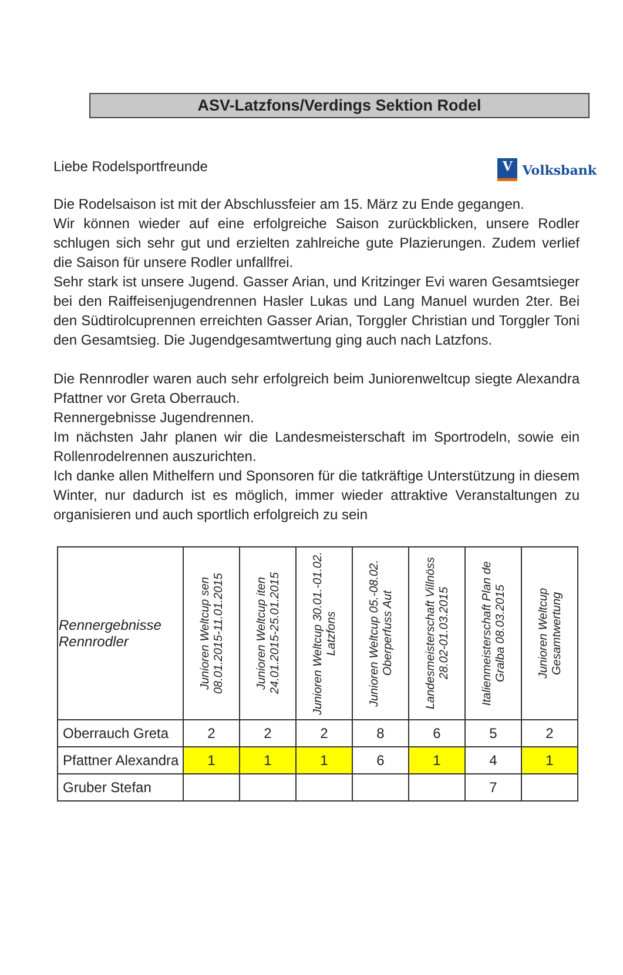ASV-Latzfons/Verdings Sektion Rodel
Liebe Rodelsportfreunde
V Volksbank
Die Rodelsaison ist mit der Abschlussfeier am 15. März zu Ende gegangen.
Wir können wieder auf eine erfolgreiche Saison zurückblicken, unsere Rodler schlugen sich sehr gut und erzielten zahlreiche gute Plazierungen. Zudem verlief die Saison für unsere Rodler unfallfrei.
Sehr stark ist unsere Jugend. Gasser Arian, und Kritzinger Evi waren Gesamtsieger bei den Raiffeisenjugendrennen Hasler Lukas und Lang Manuel wurden 2ter. Bei den Südtirolcuprennen erreichten Gasser Arian, Torggler Christian und Torggler Toni den Gesamtsieg. Die Jugendgesamtwertung ging auch nach Latzfons.
Die Rennrodler waren auch sehr erfolgreich beim Juniorenweltcup siegte Alexandra Pfattner vor Greta Oberrauch.
Rennergebnisse Jugendrennen.
Im nächsten Jahr planen wir die Landesmeisterschaft im Sportrodeln, sowie ein Rollenrodelrennen auszurichten.
Ich danke allen Mithelfern und Sponsoren für die tatkräftige Unterstützung in diesem Winter, nur dadurch ist es möglich, immer wieder attraktive Veranstaltungen zu organisieren und auch sportlich erfolgreich zu sein
| Rennergebnisse Rennrodler | Junioren Weltcup sen 08.01.2015-11.01.2015 | Junioren Weltcup iten 24.01.2015-25.01.2015 | Junioren Weltcup 30.01.-01.02. Latzfons | Junioren Weltcup 05.-08.02. Oberperfuss Aut | Landesmeisterschaft Villnöss 28.02-01.03.2015 | Italienmeisterschaft Plan de Gralba 08.03.2015 | Junioren Weltcup Gesamtwertung |
| --- | --- | --- | --- | --- | --- | --- | --- |
| Oberrauch Greta | 2 | 2 | 2 | 8 | 6 | 5 | 2 |
| Pfattner Alexandra | 1 | 1 | 1 | 6 | 1 | 4 | 1 |
| Gruber Stefan | | | | | | 7 | |